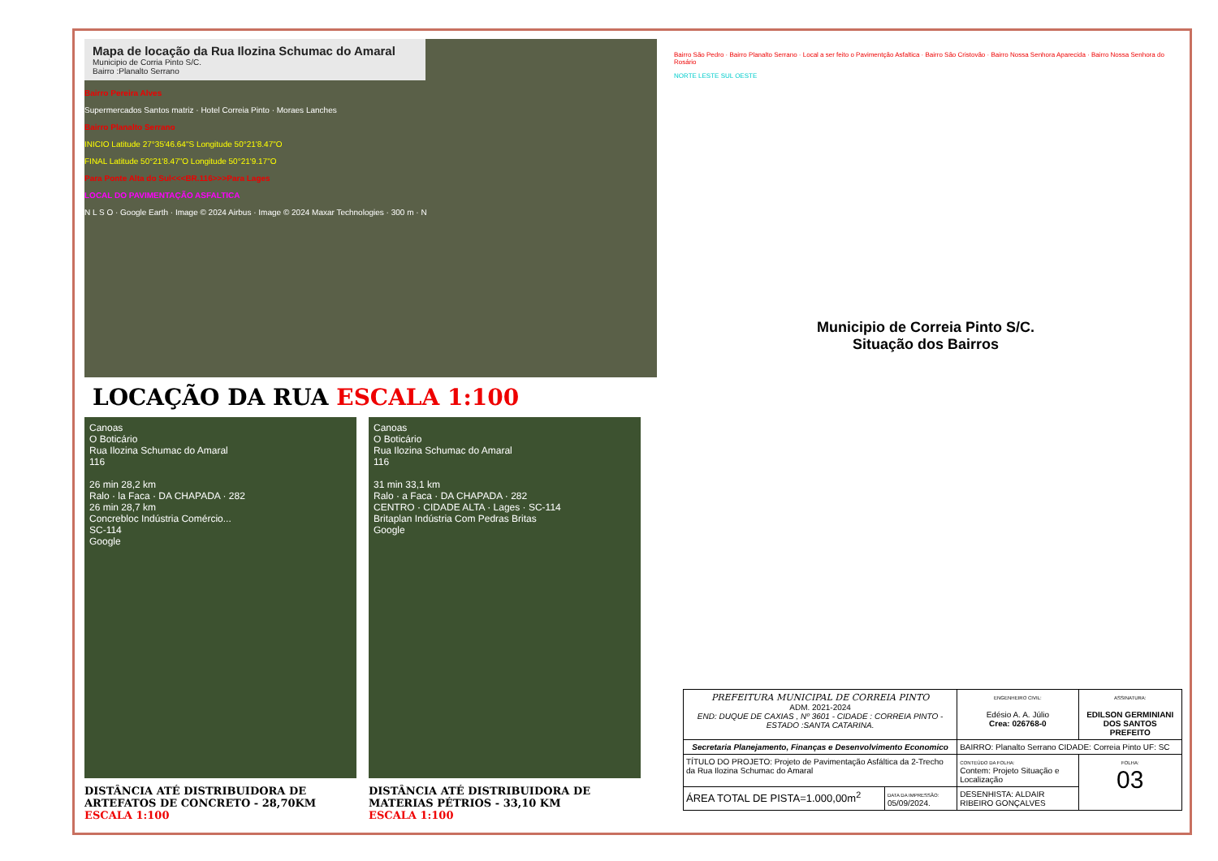Mapa de locação da Rua Ilozina Schumac do Amaral
Municipio de Corria Pinto S/C.
Bairro :Planalto Serrano
Bairro Pereira Alves
Supermercados Santos matriz · Hotel Correia Pinto · Moraes Lanches
Bairro Planalto Serrano
INICIO Latitude 27°35'46.64"S Longitude 50°21'8.47"O
FINAL Latitude 50°21'8.47"O Longitude 50°21'9.17"O
Para Ponte Alta do Sul<<<BR.116>>>Para Lages
LOCAL DO PAVIMENTAÇÃO ASFALTICA
N L S O · Google Earth · Image © 2024 Airbus · Image © 2024 Maxar Technologies · 300 m · N
LOCAÇÃO DA RUA ESCALA 1:100
Canoas
O Boticário
Rua Ilozina Schumac do Amaral
116
26 min 28,2 km
Ralo · la Faca · DA CHAPADA · 282
26 min 28,7 km
Concrebloc Indústria Comércio...
SC-114
Google
DISTÂNCIA ATÉ DISTRIBUIDORA DE ARTEFATOS DE CONCRETO - 28,70KM
ESCALA 1:100
Canoas
O Boticário
Rua Ilozina Schumac do Amaral
116
31 min 33,1 km
Ralo · a Faca · DA CHAPADA · 282
CENTRO · CIDADE ALTA · Lages · SC-114
Britaplan Indústria Com Pedras Britas
Google
DISTÂNCIA ATÉ DISTRIBUIDORA DE MATERIAS PÉTRIOS - 33,10 KM
ESCALA 1:100
Bairro São Pedro · Bairro Planalto Serrano · Local a ser feito o Pavimentção Asfaltica · Bairro São Cristovão · Bairro Nossa Senhora Aparecida · Bairro Nossa Senhora do Rosário
NORTE LESTE SUL OESTE
Municipio de Correia Pinto S/C.
Situação dos Bairros
| PREFEITURA MUNICIPAL DE CORREIA PINTO ADM. 2021-2024 END: DUQUE DE CAXIAS , Nº 3601 - CIDADE : CORREIA PINTO - ESTADO :SANTA CATARINA. | | ENGENHEIRO CIVIL: Edésio A. A. Júlio Crea: 026768-0 | ASSINATURA: EDILSON GERMINIANI DOS SANTOS PREFEITO | |
| Secretaria Planejamento, Finanças e Desenvolvimento Economico | | BAIRRO: Planalto Serrano CIDADE: Correia Pinto UF: SC | | |
| TÍTULO DO PROJETO: Projeto de Pavimentação Asfáltica da 2-Trecho da Rua Ilozina Schumac do Amaral | | CONTEÚDO DA FOLHA: Contem: Projeto Situação e Localização | | FOLHA: 03 |
| ÁREA TOTAL DE PISTA=1.000,00m<sup>2</sup> | DATA DA IMPRESSÃO: 05/09/2024. | DESENHISTA: ALDAIR RIBEIRO GONÇALVES | | |